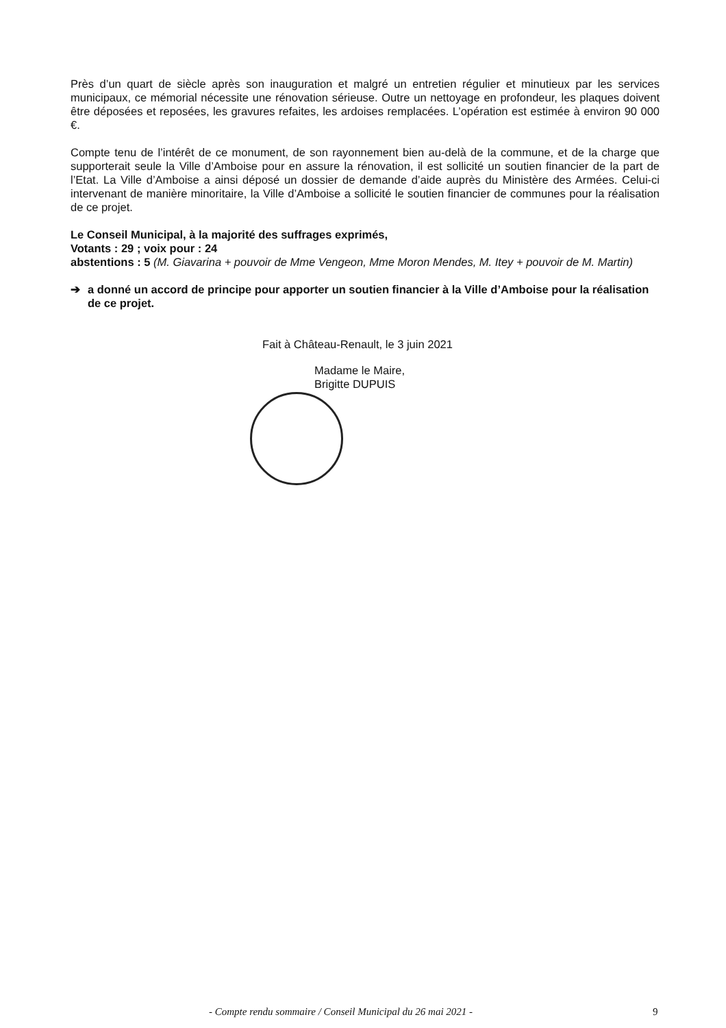Près d’un quart de siècle après son inauguration et malgré un entretien régulier et minutieux par les services municipaux, ce mémorial nécessite une rénovation sérieuse. Outre un nettoyage en profondeur, les plaques doivent être déposées et reposées, les gravures refaites, les ardoises remplacées. L’opération est estimée à environ 90 000 €.
Compte tenu de l’intérêt de ce monument, de son rayonnement bien au-delà de la commune, et de la charge que supporterait seule la Ville d’Amboise pour en assure la rénovation, il est sollicité un soutien financier de la part de l’Etat. La Ville d’Amboise a ainsi déposé un dossier de demande d’aide auprès du Ministère des Armées. Celui-ci intervenant de manière minoritaire, la Ville d’Amboise a sollicité le soutien financier de communes pour la réalisation de ce projet.
Le Conseil Municipal, à la majorité des suffrages exprimés,
Votants : 29 ; voix pour : 24
abstentions : 5 (M. Giavarina + pouvoir de Mme Vengeon, Mme Moron Mendes, M. Itey + pouvoir de M. Martin)
➔ a donné un accord de principe pour apporter un soutien financier à la Ville d’Amboise pour la réalisation de ce projet.
Fait à Château-Renault, le 3 juin 2021
Madame le Maire,
Brigitte DUPUIS
- Compte rendu sommaire / Conseil Municipal du 26 mai 2021 - 9